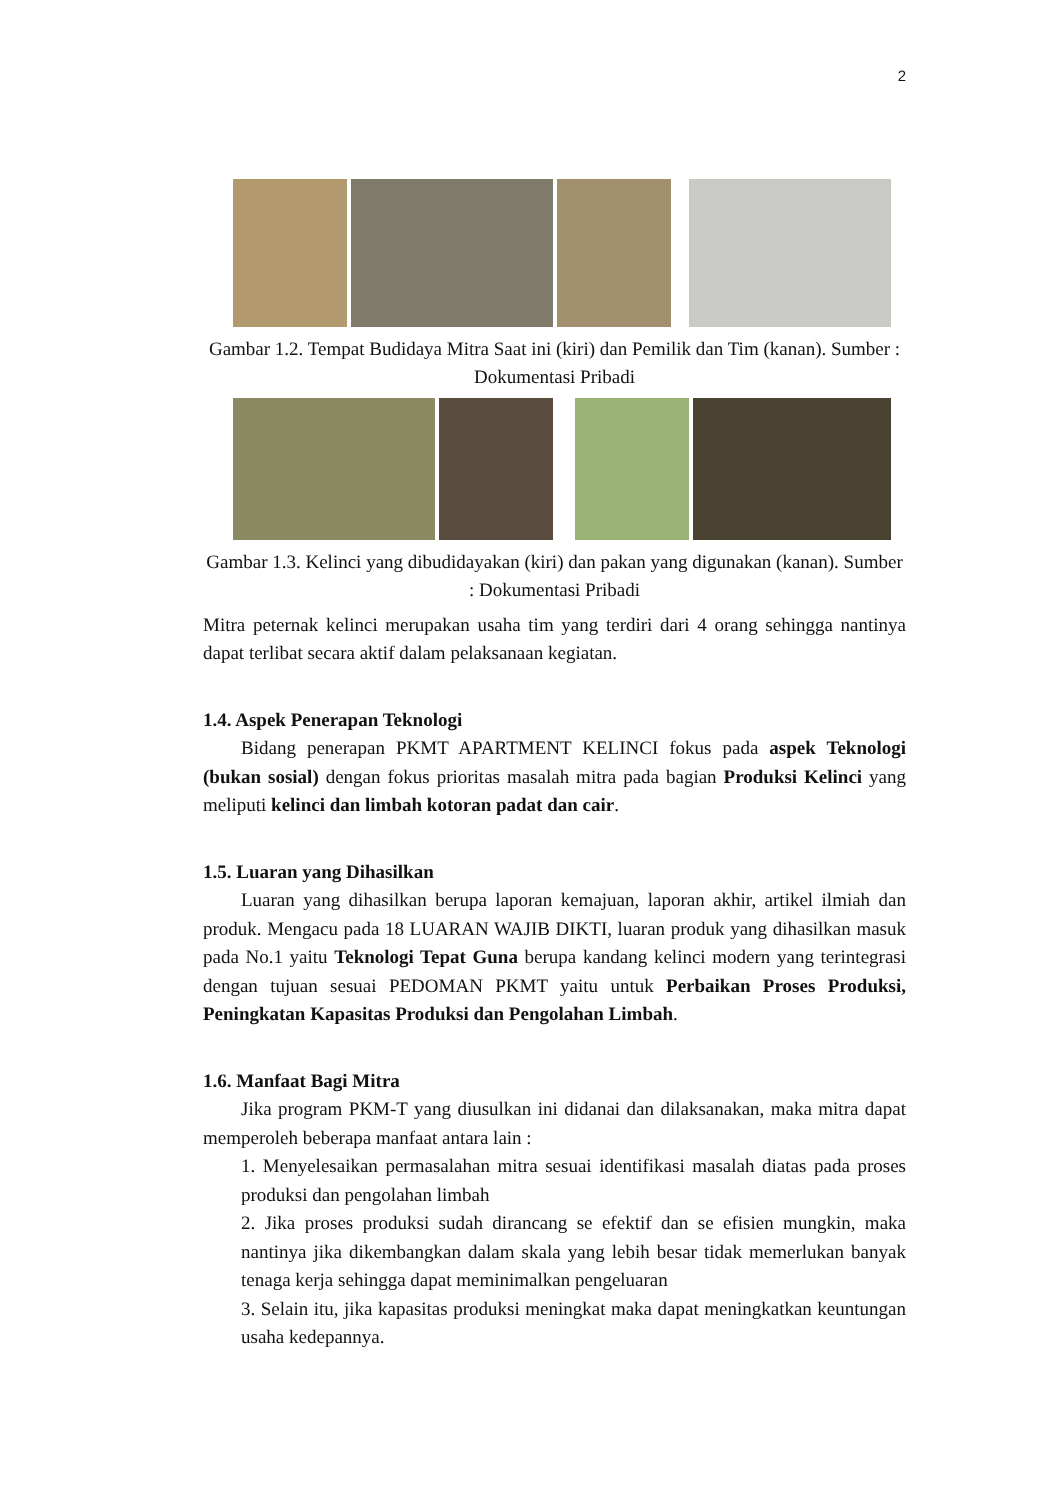2
Gambar 1.2. Tempat Budidaya Mitra Saat ini (kiri) dan Pemilik dan Tim (kanan). Sumber : Dokumentasi Pribadi
Gambar 1.3. Kelinci yang dibudidayakan (kiri) dan pakan yang digunakan (kanan). Sumber : Dokumentasi Pribadi
Mitra peternak kelinci merupakan usaha tim yang terdiri dari 4 orang sehingga nantinya dapat terlibat secara aktif dalam pelaksanaan kegiatan.
1.4. Aspek Penerapan Teknologi
Bidang penerapan PKMT APARTMENT KELINCI fokus pada aspek Teknologi (bukan sosial) dengan fokus prioritas masalah mitra pada bagian Produksi Kelinci yang meliputi kelinci dan limbah kotoran padat dan cair.
1.5. Luaran yang Dihasilkan
Luaran yang dihasilkan berupa laporan kemajuan, laporan akhir, artikel ilmiah dan produk. Mengacu pada 18 LUARAN WAJIB DIKTI, luaran produk yang dihasilkan masuk pada No.1 yaitu Teknologi Tepat Guna berupa kandang kelinci modern yang terintegrasi dengan tujuan sesuai PEDOMAN PKMT yaitu untuk Perbaikan Proses Produksi, Peningkatan Kapasitas Produksi dan Pengolahan Limbah.
1.6. Manfaat Bagi Mitra
Jika program PKM-T yang diusulkan ini didanai dan dilaksanakan, maka mitra dapat memperoleh beberapa manfaat antara lain :
1. Menyelesaikan permasalahan mitra sesuai identifikasi masalah diatas pada proses produksi dan pengolahan limbah
2. Jika proses produksi sudah dirancang se efektif dan se efisien mungkin, maka nantinya jika dikembangkan dalam skala yang lebih besar tidak memerlukan banyak tenaga kerja sehingga dapat meminimalkan pengeluaran
3. Selain itu, jika kapasitas produksi meningkat maka dapat meningkatkan keuntungan usaha kedepannya.